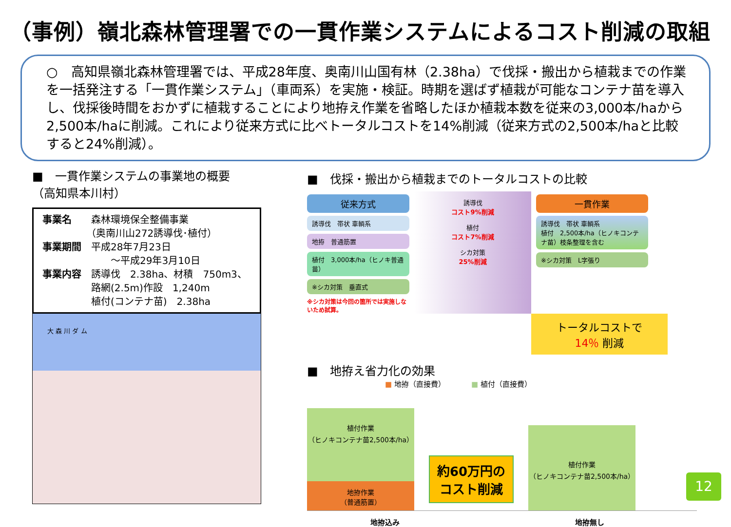（事例）嶺北森林管理署での一貫作業システムによるコスト削減の取組
○　高知県嶺北森林管理署では、平成28年度、奥南川山国有林（2.38ha）で伐採・搬出から植栽までの作業を一括発注する「一貫作業システム」（車両系）を実施・検証。時期を選ばず植栽が可能なコンテナ苗を導入し、伐採後時間をおかずに植栽することにより地拵え作業を省略したほか植栽本数を従来の3,000本/haから2,500本/haに削減。これにより従来方式に比べトータルコストを14%削減（従来方式の2,500本/haと比較すると24%削減）。
■　一貫作業システムの事業地の概要
（高知県本川村）
事業名　　森林環境保全整備事業
　　　　　（奥南川山272誘導伐･植付）
事業期間　平成28年7月23日
　　　　　　　～平成29年3月10日
事業内容　誘導伐　2.38ha、材積　750m3、
　　　　　路網(2.5m)作設　1,240m
　　　　　植付(コンテナ苗)　2.38ha
大 森 川 ダ ム
■　伐採・搬出から植栽までのトータルコストの比較
従来方式
誘導伐　帯状 車輌系
地拵　普通筋置
植付　3,000本/ha（ヒノキ普通苗）
※シカ対策　垂直式
※シカ対策は今回の箇所では実施しないため試算。
誘導伐
コスト9%削減
植付
コスト7%削減
シカ対策
25%削減
一貫作業
誘導伐　帯状 車輌系
植付　2,500本/ha（ヒノキコンテナ苗）枝条整理を含む
※シカ対策　L字張り
トータルコストで
14％ 削減
■　地拵え省力化の効果
■ 地拵（直接費）　　　　■ 植付（直接費）
植付作業
（ヒノキコンテナ苗2,500本/ha）
地拵作業
（普通筋置）
約60万円のコスト削減
植付作業
（ヒノキコンテナ苗2,500本/ha）
地拵込み 地拵無し
12